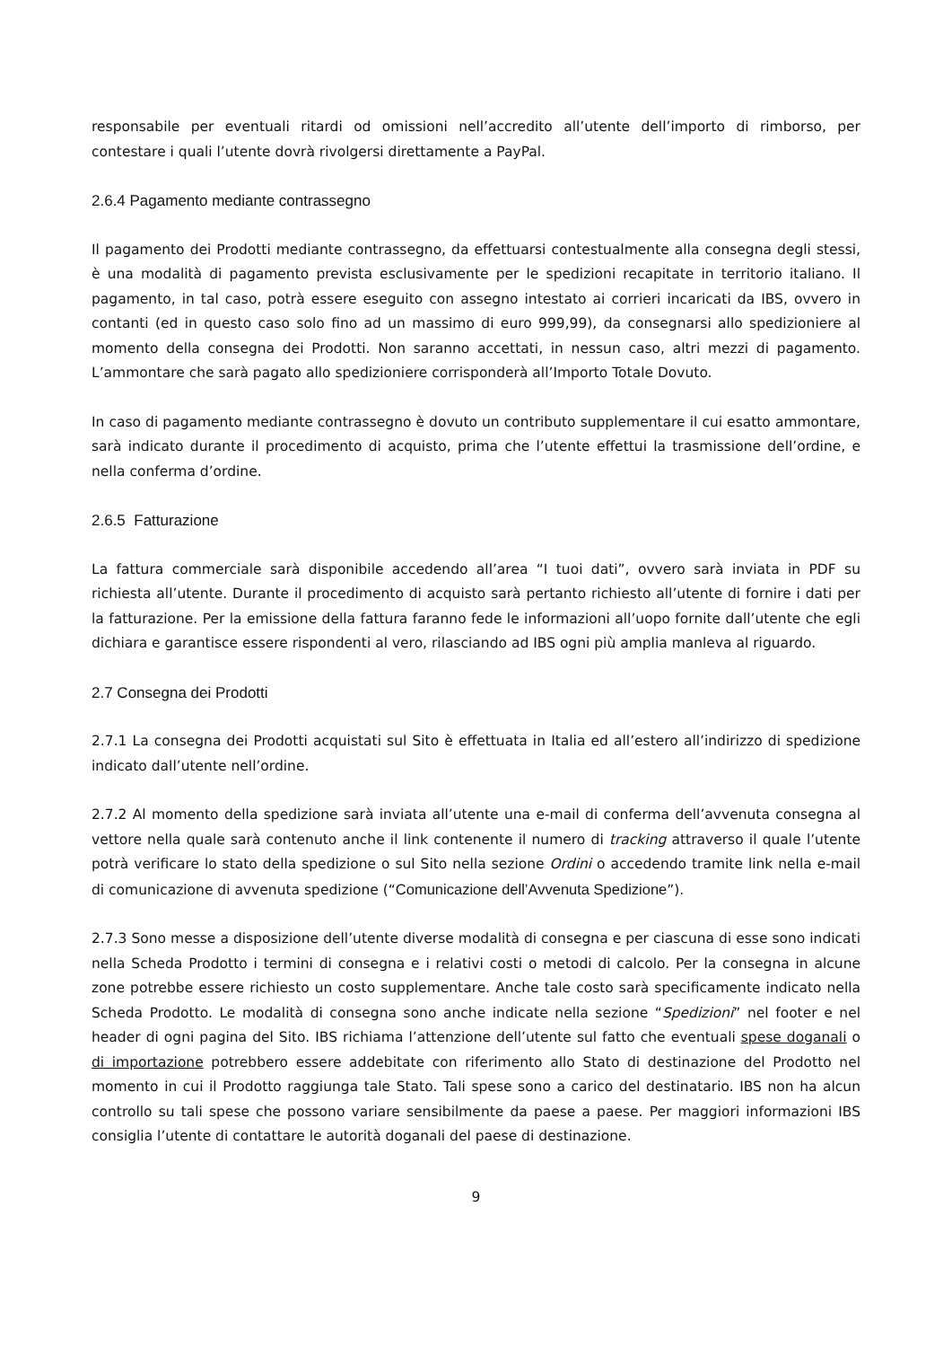responsabile per eventuali ritardi od omissioni nell’accredito all’utente dell’importo di rimborso, per contestare i quali l’utente dovrà rivolgersi direttamente a PayPal.
2.6.4 Pagamento mediante contrassegno
Il pagamento dei Prodotti mediante contrassegno, da effettuarsi contestualmente alla consegna degli stessi, è una modalità di pagamento prevista esclusivamente per le spedizioni recapitate in territorio italiano. Il pagamento, in tal caso, potrà essere eseguito con assegno intestato ai corrieri incaricati da IBS, ovvero in contanti (ed in questo caso solo fino ad un massimo di euro 999,99), da consegnarsi allo spedizioniere al momento della consegna dei Prodotti. Non saranno accettati, in nessun caso, altri mezzi di pagamento. L’ammontare che sarà pagato allo spedizioniere corrisponderà all’Importo Totale Dovuto.
In caso di pagamento mediante contrassegno è dovuto un contributo supplementare il cui esatto ammontare, sarà indicato durante il procedimento di acquisto, prima che l’utente effettui la trasmissione dell’ordine, e nella conferma d’ordine.
2.6.5 Fatturazione
La fattura commerciale sarà disponibile accedendo all’area “I tuoi dati”, ovvero sarà inviata in PDF su richiesta all’utente. Durante il procedimento di acquisto sarà pertanto richiesto all’utente di fornire i dati per la fatturazione. Per la emissione della fattura faranno fede le informazioni all’uopo fornite dall’utente che egli dichiara e garantisce essere rispondenti al vero, rilasciando ad IBS ogni più amplia manleva al riguardo.
2.7 Consegna dei Prodotti
2.7.1 La consegna dei Prodotti acquistati sul Sito è effettuata in Italia ed all’estero all’indirizzo di spedizione indicato dall’utente nell’ordine.
2.7.2 Al momento della spedizione sarà inviata all’utente una e-mail di conferma dell’avvenuta consegna al vettore nella quale sarà contenuto anche il link contenente il numero di tracking attraverso il quale l’utente potrà verificare lo stato della spedizione o sul Sito nella sezione Ordini o accedendo tramite link nella e-mail di comunicazione di avvenuta spedizione (“Comunicazione dell’Avvenuta Spedizione”).
2.7.3 Sono messe a disposizione dell’utente diverse modalità di consegna e per ciascuna di esse sono indicati nella Scheda Prodotto i termini di consegna e i relativi costi o metodi di calcolo. Per la consegna in alcune zone potrebbe essere richiesto un costo supplementare. Anche tale costo sarà specificamente indicato nella Scheda Prodotto. Le modalità di consegna sono anche indicate nella sezione “Spedizioni” nel footer e nel header di ogni pagina del Sito. IBS richiama l’attenzione dell’utente sul fatto che eventuali spese doganali o di importazione potrebbero essere addebitate con riferimento allo Stato di destinazione del Prodotto nel momento in cui il Prodotto raggiunga tale Stato. Tali spese sono a carico del destinatario. IBS non ha alcun controllo su tali spese che possono variare sensibilmente da paese a paese. Per maggiori informazioni IBS consiglia l’utente di contattare le autorità doganali del paese di destinazione.
9